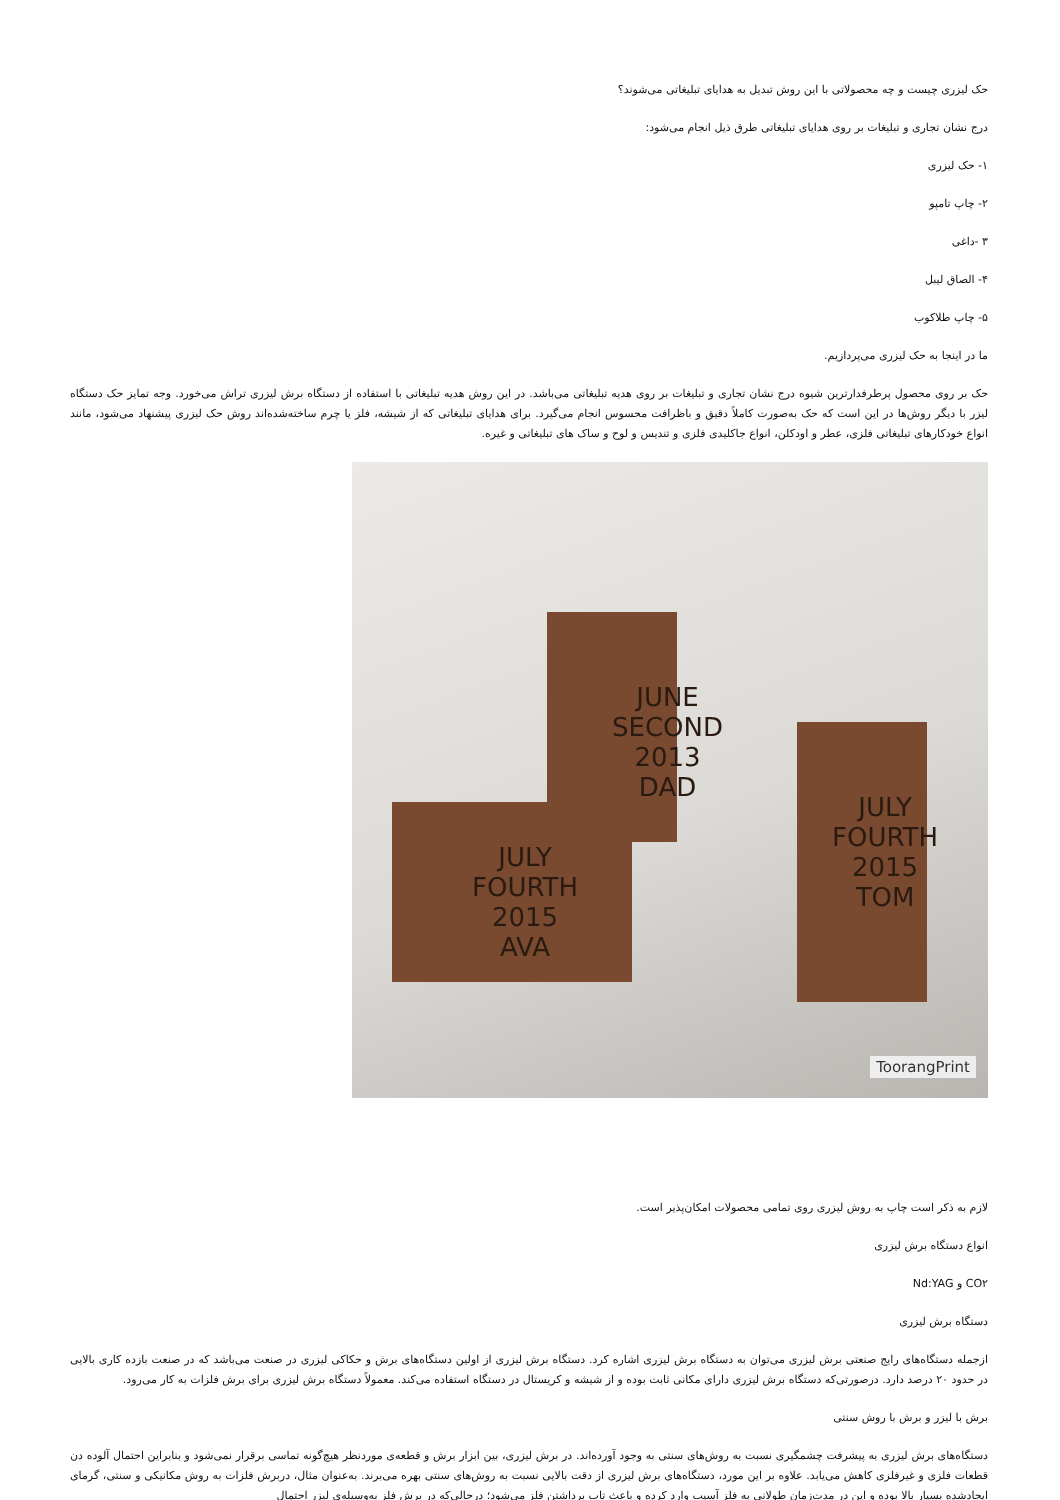حک لیزری چیست و چه محصولاتی با این روش تبدیل به هدایای تبلیغاتی می‌شوند؟
درج نشان تجاری و تبلیغات بر روی هدایای تبلیغاتی طرق ذیل انجام می‌شود:
۱- حک لیزری
۲- چاپ تامپو
۳ -داغی
۴- الصاق لیبل
۵- چاپ طلاکوب
ما در اینجا به حک لیزری می‌پردازیم.
حک بر روی محصول پرطرفدارترین شیوه درج نشان تجاری و تبلیغات بر روی هدیه تبلیغاتی می‌باشد. در این روش هدیه تبلیغاتی با استفاده از دستگاه برش لیزری تراش می‌خورد. وجه تمایز حک دستگاه لیزر با دیگر روش‌ها در این است که حک به‌صورت کاملاً دقیق و باظرافت محسوس انجام می‌گیرد. برای هدایای تبلیغاتی که از شیشه، فلز یا چرم ساخته‌شده‌اند روش حک لیزری پیشنهاد می‌شود، مانند انواع خودکارهای تبلیغاتی فلزی، عطر و اودکلن، انواع جاکلیدی فلزی و تندیس و لوح و ساک های تبلیغاتی و غیره.
JUNE
SECOND
2013
DAD
JULY
FOURTH
2015
TOM
JULY
FOURTH
2015
AVA
ToorangPrint
لازم به ذکر است چاپ به روش لیزری روی تمامی محصولات امکان‌پذیر است.
انواع دستگاه برش لیزری
CO۲ و Nd:YAG
دستگاه برش لیزری
ازجمله دستگاه‌های رایج صنعتی برش لیزری می‌توان به دستگاه برش لیزری اشاره کرد. دستگاه برش لیزری از اولین دستگاه‌های برش و حکاکی لیزری در صنعت می‌باشد که در صنعت بازده کاری بالایی در حدود ۲۰ درصد دارد. درصورتی‌که دستگاه برش لیزری دارای مکانی ثابت بوده و از شیشه و کریستال در دستگاه استفاده می‌کند. معمولاً دستگاه برش لیزری برای برش فلزات به کار می‌رود.
برش با لیزر و برش با روش سنتی
دستگاه‌های برش لیزری به پیشرفت چشمگیری نسبت به روش‌های سنتی به وجود آورده‌اند. در برش لیزری، بین ابزار برش و قطعه‌ی موردنظر هیچ‌گونه تماسی برقرار نمی‌شود و بنابراین احتمال آلوده دن قطعات فلزی و غیرفلزی کاهش می‌یابد. علاوه بر این مورد، دستگاه‌های برش لیزری از دقت بالایی نسبت به روش‌های سنتی بهره می‌برند. به‌عنوان مثال، دربرش فلزات به روش مکانیکی و سنتی، گرمای ایجادشده بسیار بالا بوده و این در مدت‌زمان طولانی به فلز آسیب وارد کرده و باعث تاب برداشتن فلز می‌شود؛ درحالی‌که در برش فلز به‌وسیله‌ی لیزر احتمال